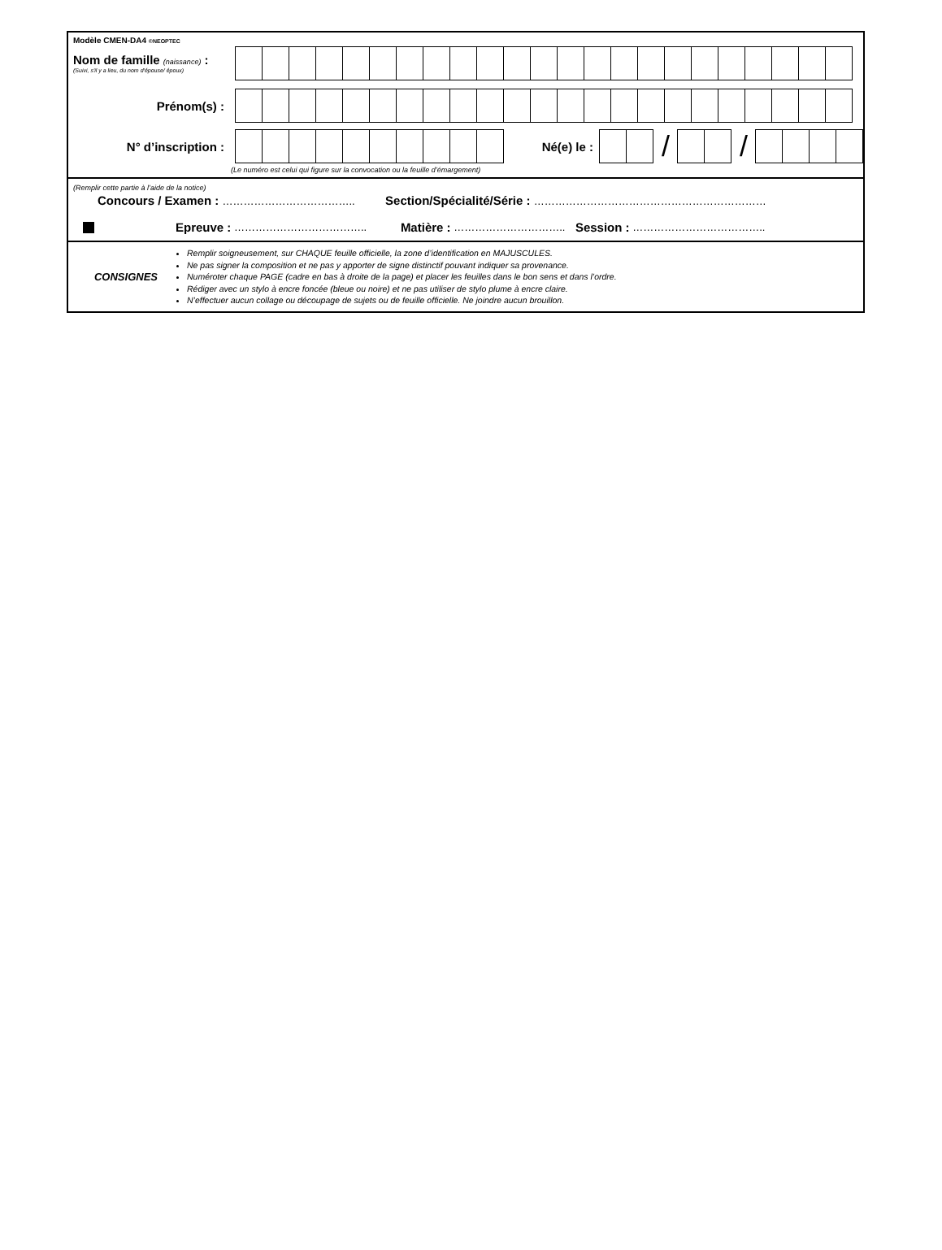Modèle CMEN-DA4 ©NEOPTEC
Nom de famille (naissance) :
(Suivi, s'il y a lieu, du nom d'épouse/ époux)
Prénom(s) :
N° d’inscription : Né(e) le :
/ /
(Le numéro est celui qui figure sur la convocation ou la feuille d’émargement)
(Remplir cette partie à l’aide de la notice)
Concours / Examen : ……………………………….. Section/Spécialité/Série : …………………………………………………………
Epreuve : ……………………………….. Matière : ………………………….. Session : ………………………………..
CONSIGNES
Remplir soigneusement, sur CHAQUE feuille officielle, la zone d’identification en MAJUSCULES.
Ne pas signer la composition et ne pas y apporter de signe distinctif pouvant indiquer sa provenance.
Numéroter chaque PAGE (cadre en bas à droite de la page) et placer les feuilles dans le bon sens et dans l’ordre.
Rédiger avec un stylo à encre foncée (bleue ou noire) et ne pas utiliser de stylo plume à encre claire.
N’effectuer aucun collage ou découpage de sujets ou de feuille officielle. Ne joindre aucun brouillon.